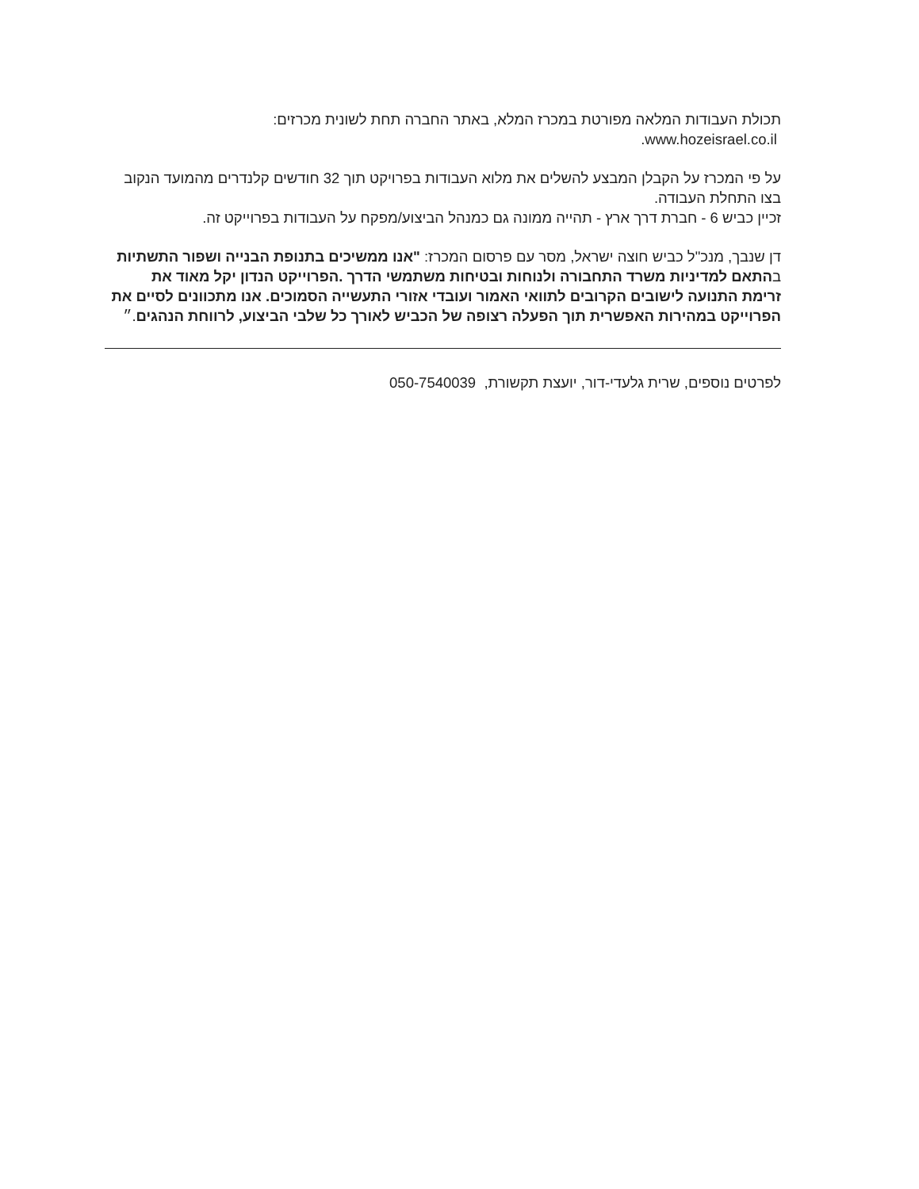תכולת העבודות המלאה מפורטת במכרז המלא, באתר החברה תחת לשונית מכרזים:
www.hozeisrael.co.il.
על פי המכרז על הקבלן המבצע להשלים את מלוא העבודות בפרויקט תוך 32 חודשים קלנדרים מהמועד הנקוב בצו התחלת העבודה.
זכיין כביש 6 - חברת דרך ארץ - תהייה ממונה גם כמנהל הביצוע/מפקח על העבודות בפרוייקט זה.
דן שנבך, מנכ"ל כביש חוצה ישראל, מסר עם פרסום המכרז: "אנו ממשיכים בתנופת הבנייה ושפור התשתיות
בהתאם למדיניות משרד התחבורה ולנוחות ובטיחות משתמשי הדרך .הפרוייקט הנדון יקל מאוד את זרימת התנועה לישובים הקרובים לתוואי האמור ועובדי אזורי התעשייה הסמוכים. אנו מתכוונים לסיים את הפרוייקט במהירות האפשרית תוך הפעלה רצופה של הכביש לאורך כל שלבי הביצוע, לרווחת הנהגים.״
לפרטים נוספים, שרית גלעדי-דור, יועצת תקשורת, 050-7540039